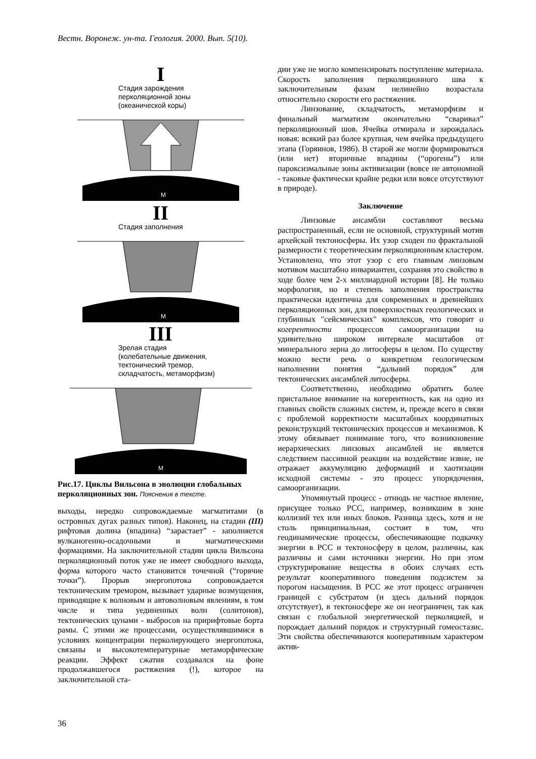Вестн. Воронеж. ун-та. Геология. 2000. Вып. 5(10).
I
Стадия зарождения
перколяционной зоны
(океанической коры)
М
II
Стадия заполнения
М
III
Зрелая стадия
(колебательные движения,
тектонический тремор,
складчатость, метаморфизм)
М
Рис.17. Циклы Вильсона в эволюции глобальных перколяционных зон. Пояснения в тексте.
выходы, нередко сопровождаемые магматитами (в островных дугах разных типов). Наконец, на стадии (III) рифтовая долина (впадина) “зарастает” - заполняется вулканогенно-осадочными и магматическими формациями. На заключительной стадии цикла Вильсона перколяционный поток уже не имеет свободного выхода, форма которого часто становится точечной (“горячие точки”). Прорыв энергопотока сопровождается тектоническим тремором, вызывает ударные возмущения, приводящие к волновым и автоволновым явлениям, в том числе и типа уединенных волн (солитонов), тектонических цунами - выбросов на пририфтовые борта рамы. С этими же процессами, осуществлявшимися в условиях концентрации перколирующего энергопотока, связаны и высокотемпературные метаморфические реакции. Эффект сжатия создавался на фоне продолжавшегося растяжения (!), которое на заключительной ста-
дии уже не могло компенсировать поступление материала. Скорость заполнения перколяционного шва к заключительным фазам нелинейно возрастала относительно скорости его растяжения.
Линзование, складчатость, метаморфизм и финальный магматизм окончательно “сваривал” перколяциооный шов. Ячейка отмирала и зарождалась новая: всякий раз более крупная, чем ячейка предыдущего этапа (Горяинов, 1986). В старой же могли формироваться (или нет) вторичные впадины (“орогены”) или пароксизмальные зоны активизации (вовсе не автономной - таковые фактически крайне редки или вовсе отсутствуют в природе).
Заключение
Линзовые ансамбли составляют весьма распространенный, если не основной, структурный мотив архейской тектоносферы. Их узор сходен по фрактальной размерности с теоретическим перколяционным кластером. Установлено, что этот узор с его главным линзовым мотивом масштабно инвариантен, сохраняя это свойство в ходе более чем 2-х миллиардной истории [8]. Не только морфология, но и степень заполнения пространства практически идентична для современных и древнейших перколяционных зон, для поверхностных геологических и глубинных "сейсмических" комплексов, что говорит о когерентности процессов самоорганизации на удивительно широком интервале масштабов от минерального зерна до литосферы в целом. По существу можно вести речь о конкретном геологическом наполнении понятия “дальний порядок” для тектонических ансамблей литосферы.
Соответственно, необходимо обратить более пристальное внимание на когерентность, как на одно из главных свойств сложных систем, и, прежде всего в связи с проблемой корректности масштабных координатных реконструкций тектонических процессов и механизмов. К этому обязывает понимание того, что возникновение иерархических линзовых ансамблей не является следствием пассивной реакции на воздействие извне, не отражает аккумуляцию деформаций и хаотизации исходной системы - это процесс упорядочения, самоорганизации.
Упомянутый процесс - отнюдь не частное явление, присущее только РСС, например, возникшим в зоне коллизий тех или иных блоков. Разница здесь, хотя и не столь принципиальная, состоит в том, что геодинамические процессы, обеспечивающие подкачку энергии в РСС и тектоносферу в целом, различны, как различны и сами источники энергии. Но при этом структурирование вещества в обоих случаях есть результат кооперативного поведения подсистем за порогом насыщения. В РСС же этот процесс ограничен границей с субстратом (и здесь дальний порядок отсутствует), в тектоносфере же он неограничен, так как связан с глобальной энергетической перколяцией, и порождает дальний порядок и структурный гомеостазис. Эти свойства обеспечиваются кооперативным характером актив-
36